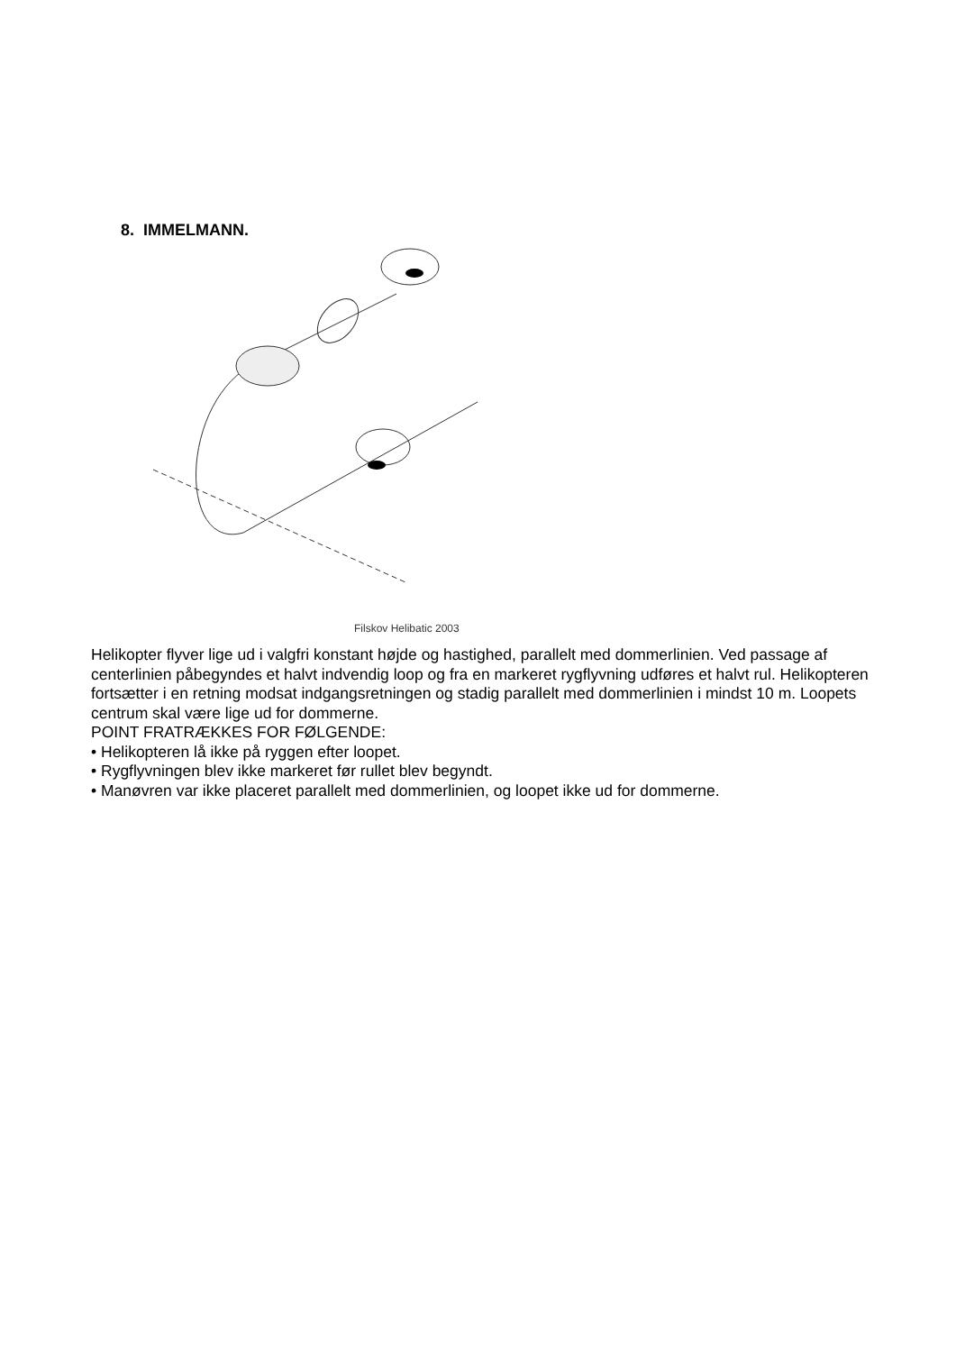8. IMMELMANN.
Filskov Helibatic 2003
Helikopter flyver lige ud i valgfri konstant højde og hastighed, parallelt med dommerlinien. Ved passage af centerlinien påbegyndes et halvt indvendig loop og fra en markeret rygflyvning udføres et halvt rul. Helikopteren fortsætter i en retning modsat indgangsretningen og stadig parallelt med dommerlinien i mindst 10 m. Loopets centrum skal være lige ud for dommerne.
POINT FRATRÆKKES FOR FØLGENDE:
• Helikopteren lå ikke på ryggen efter loopet.
• Rygflyvningen blev ikke markeret før rullet blev begyndt.
• Manøvren var ikke placeret parallelt med dommerlinien, og loopet ikke ud for dommerne.